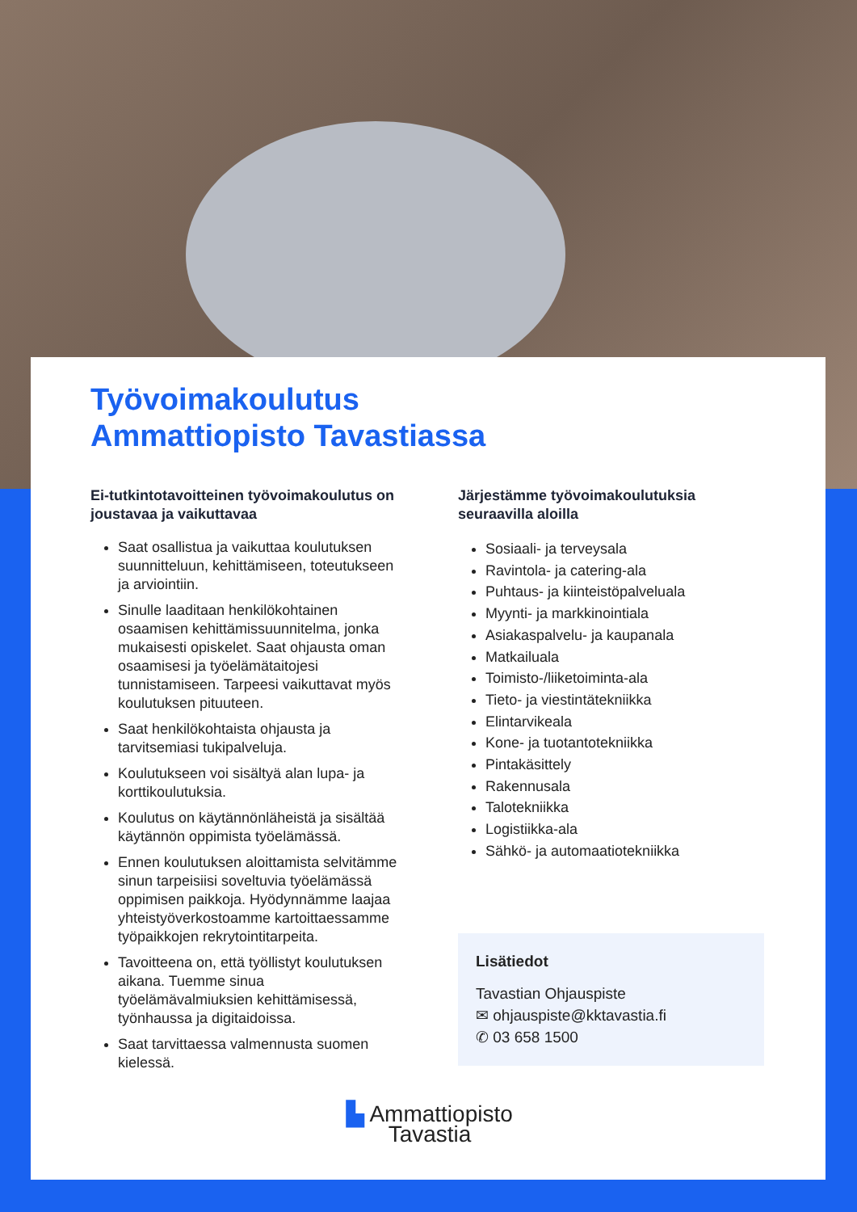Työvoimakoulutus
Ammattiopisto Tavastiassa
Ei-tutkintotavoitteinen työvoimakoulutus on joustavaa ja vaikuttavaa
Saat osallistua ja vaikuttaa koulutuksen suunnitteluun, kehittämiseen, toteutukseen ja arviointiin.
Sinulle laaditaan henkilökohtainen osaamisen kehittämissuunnitelma, jonka mukaisesti opiskelet. Saat ohjausta oman osaamisesi ja työelämätaitojesi tunnistamiseen. Tarpeesi vaikuttavat myös koulutuksen pituuteen.
Saat henkilökohtaista ohjausta ja tarvitsemiasi tukipalveluja.
Koulutukseen voi sisältyä alan lupa- ja korttikoulutuksia.
Koulutus on käytännönläheistä ja sisältää käytännön oppimista työelämässä.
Ennen koulutuksen aloittamista selvitämme sinun tarpeisiisi soveltuvia työelämässä oppimisen paikkoja. Hyödynnämme laajaa yhteistyöverkostoamme kartoittaessamme työpaikkojen rekrytointitarpeita.
Tavoitteena on, että työllistyt koulutuksen aikana. Tuemme sinua työelämävalmiuksien kehittämisessä, työnhaussa ja digitaidoissa.
Saat tarvittaessa valmennusta suomen kielessä.
Järjestämme työvoimakoulutuksia seuraavilla aloilla
Sosiaali- ja terveysala
Ravintola- ja catering-ala
Puhtaus- ja kiinteistöpalveluala
Myynti- ja markkinointiala
Asiakaspalvelu- ja kaupanala
Matkailuala
Toimisto-/liiketoiminta-ala
Tieto- ja viestintätekniikka
Elintarvikeala
Kone- ja tuotantotekniikka
Pintakäsittely
Rakennusala
Talotekniikka
Logistiikka-ala
Sähkö- ja automaatiotekniikka
Lisätiedot
Tavastian Ohjauspiste
✉ ohjauspiste@kktavastia.fi
✆ 03 658 1500
▙ Ammattiopisto
Tavastia